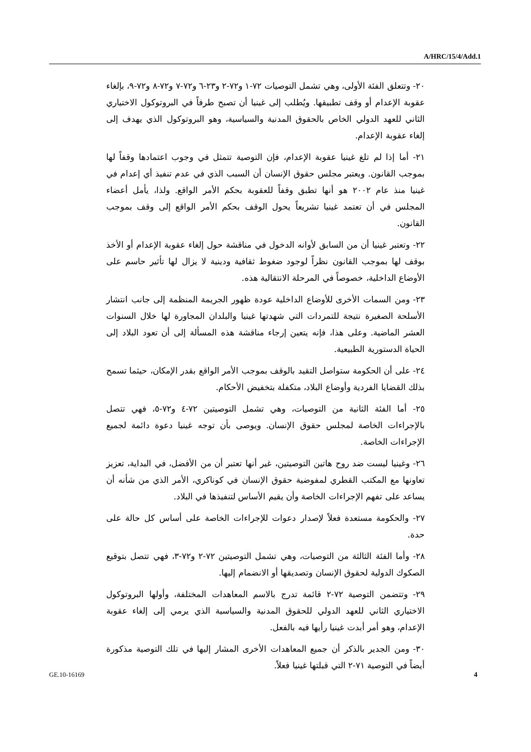A/HRC/15/4/Add.1
٢٠- وتتعلق الفئة الأولى، وهي تشمل التوصيات ٧٢-١ و٧٢-٢ و٢٣-٦ و٧٢-٧ و٧٢-٨ و٧٢-٩، بإلغاء عقوبة الإعدام أو وقف تطبيقها. ويُطلب إلى غينيا أن تصبح طرفاً في البروتوكول الاختياري الثاني للعهد الدولي الخاص بالحقوق المدنية والسياسية، وهو البروتوكول الذي يهدف إلى إلغاء عقوبة الإعدام.
٢١- أما إذا لم تلغ غينيا عقوبة الإعدام، فإن التوصية تتمثل في وجوب اعتمادها وقفاً لها بموجب القانون. ويعتبر مجلس حقوق الإنسان أن السبب الذي في عدم تنفيذ أي إعدام في غينيا منذ عام ٢٠٠٢ هو أنها تطبق وقفاً للعقوبة بحكم الأمر الواقع. ولذا، يأمل أعضاء المجلس في أن تعتمد غينيا تشريعاً يحول الوقف بحكم الأمر الواقع إلى وقف بموجب القانون.
٢٢- وتعتبر غينيا أن من السابق لأوانه الدخول في مناقشة حول إلغاء عقوبة الإعدام أو الأخذ بوقف لها بموجب القانون نظراً لوجود ضغوط ثقافية ودينية لا يزال لها تأثير حاسم على الأوضاع الداخلية، خصوصاً في المرحلة الانتقالية هذه.
٢٣- ومن السمات الأخرى للأوضاع الداخلية عودة ظهور الجريمة المنظمة إلى جانب انتشار الأسلحة الصغيرة نتيجة للتمردات التي شهدتها غينيا والبلدان المجاورة لها خلال السنوات العشر الماضية. وعلى هذا، فإنه يتعين إرجاء مناقشة هذه المسألة إلى أن تعود البلاد إلى الحياة الدستورية الطبيعية.
٢٤- على أن الحكومة ستواصل التقيد بالوقف بموجب الأمر الواقع بقدر الإمكان، حيثما تسمح بذلك القضايا الفردية وأوضاع البلاد، متكفلة بتخفيض الأحكام.
٢٥- أما الفئة الثانية من التوصيات، وهي تشمل التوصيتين ٧٢-٤ و٧٢-٥، فهي تتصل بالإجراءات الخاصة لمجلس حقوق الإنسان. ويوصى بأن توجه غينيا دعوة دائمة لجميع الإجراءات الخاصة.
٢٦- وغينيا ليست ضد روح هاتين التوصيتين، غير أنها تعتبر أن من الأفضل، في البداية، تعزيز تعاونها مع المكتب القطري لمفوضية حقوق الإنسان في كوناكري، الأمر الذي من شأنه أن يساعد على تفهم الإجراءات الخاصة وأن يقيم الأساس لتنفيذها في البلاد.
٢٧- والحكومة مستعدة فعلاً لإصدار دعوات للإجراءات الخاصة على أساس كل حالة على حدة.
٢٨- وأما الفئة الثالثة من التوصيات، وهي تشمل التوصيتين ٧٢-٢ و٧٢-٣، فهي تتصل بتوقيع الصكوك الدولية لحقوق الإنسان وتصديقها أو الانضمام إليها.
٢٩- وتتضمن التوصية ٧٢-٢ قائمة تدرج بالاسم المعاهدات المختلفة، وأولها البروتوكول الاختياري الثاني للعهد الدولي للحقوق المدنية والسياسية الذي يرمي إلى إلغاء عقوبة الإعدام، وهو أمر أبدت غينيا رأيها فيه بالفعل.
٣٠- ومن الجدير بالذكر أن جميع المعاهدات الأخرى المشار إليها في تلك التوصية مذكورة أيضاً في التوصية ٧١-٢ التي قبلتها غينيا فعلاً.
GE.10-16169 4